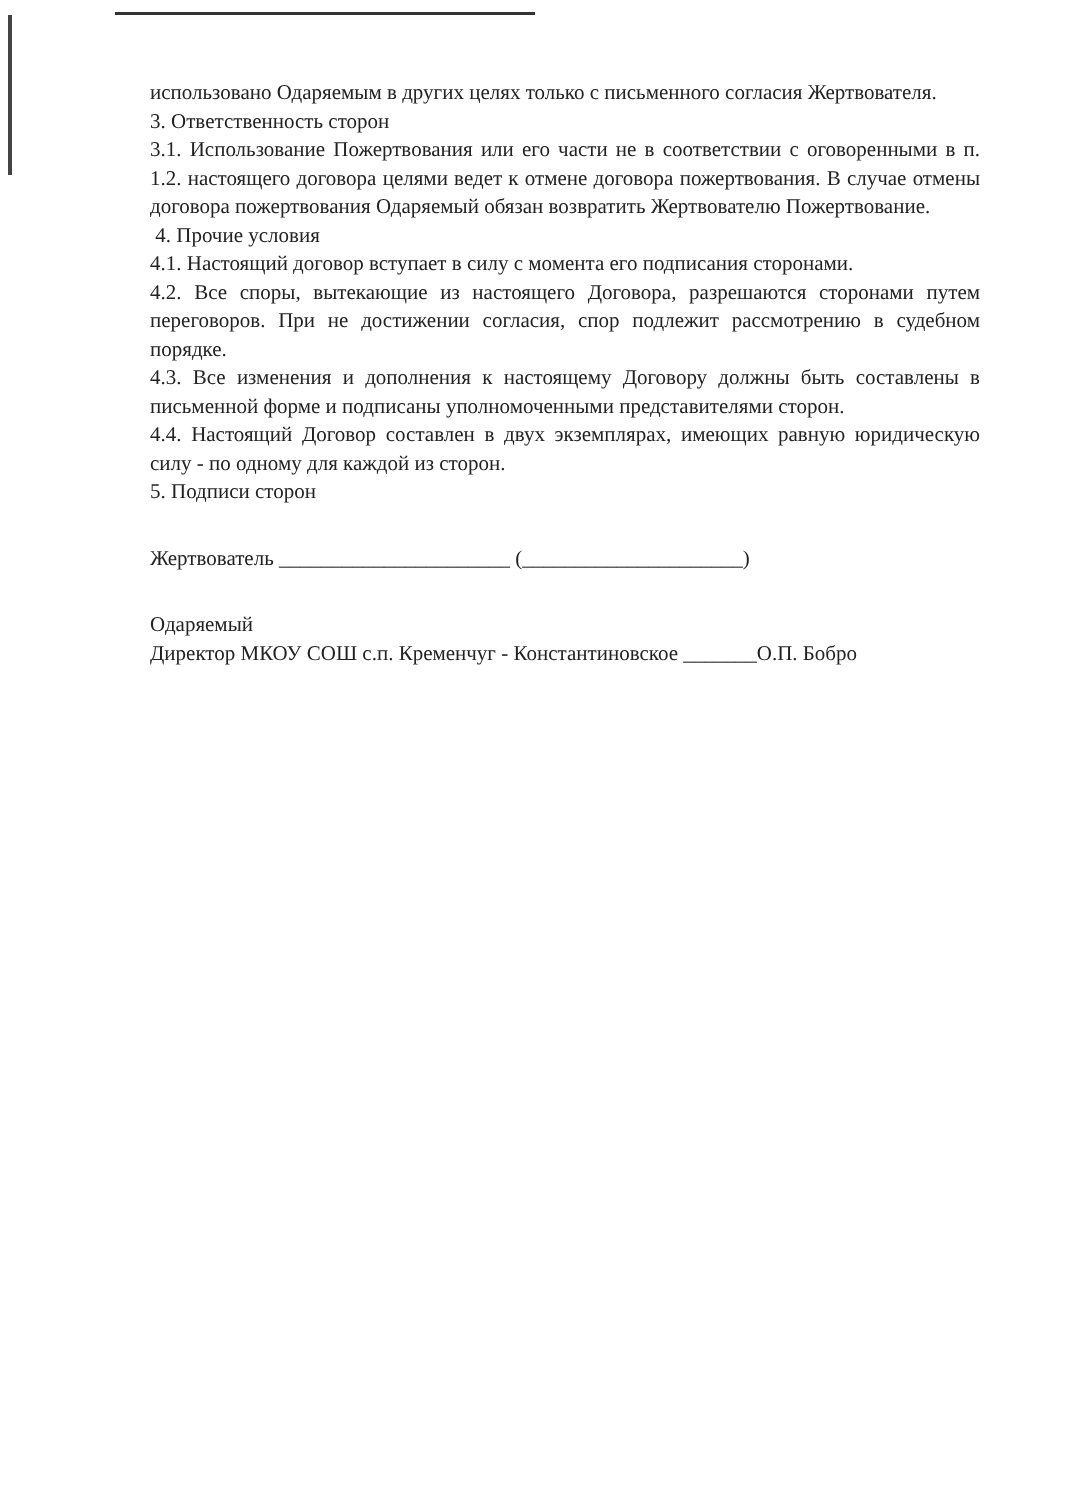использовано Одаряемым в других целях только с письменного согласия Жертвователя.
3. Ответственность сторон
3.1. Использование Пожертвования или его части не в соответствии с оговоренными в п. 1.2. настоящего договора целями ведет к отмене договора пожертвования. В случае отмены договора пожертвования Одаряемый обязан возвратить Жертвователю Пожертвование.
4. Прочие условия
4.1. Настоящий договор вступает в силу с момента его подписания сторонами.
4.2. Все споры, вытекающие из настоящего Договора, разрешаются сторонами путем переговоров. При не достижении согласия, спор подлежит рассмотрению в судебном порядке.
4.3. Все изменения и дополнения к настоящему Договору должны быть составлены в письменной форме и подписаны уполномоченными представителями сторон.
4.4. Настоящий Договор составлен в двух экземплярах, имеющих равную юридическую силу - по одному для каждой из сторон.
5. Подписи сторон
Жертвователь ______________________ (_____________________)
Одаряемый
Директор МКОУ СОШ с.п. Кременчуг - Константиновское _______О.П. Бобро